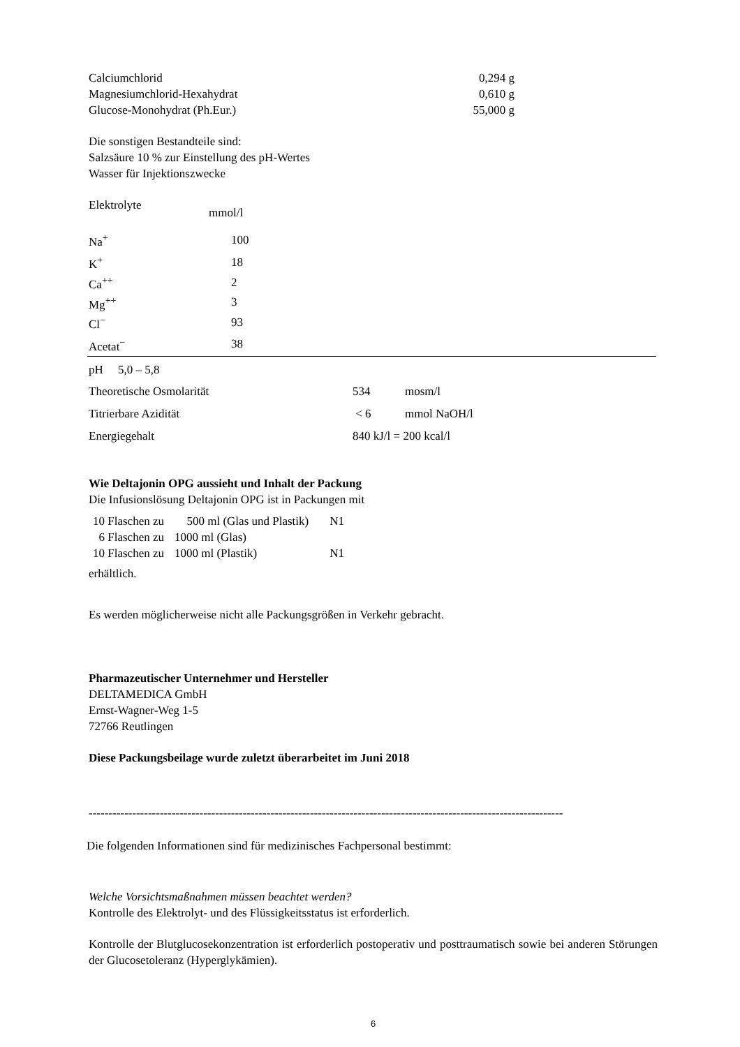| Calciumchlorid | 0,294 g |
| Magnesiumchlorid-Hexahydrat | 0,610 g |
| Glucose-Monohydrat (Ph.Eur.) | 55,000 g |
Die sonstigen Bestandteile sind:
Salzsäure 10 % zur Einstellung des pH-Wertes
Wasser für Injektionszwecke
| Elektrolyte | mmol/l |
| Na<sup>+</sup> | 100 |
| K<sup>+</sup> | 18 |
| Ca<sup>++</sup> | 2 |
| Mg<sup>++</sup> | 3 |
| Cl<sup>−</sup> | 93 |
| Acetat<sup>−</sup> | 38 |
| pH 5,0 – 5,8 | | |
| Theoretische Osmolarität | 534 | mosm/l |
| Titrierbare Azidität | < 6 | mmol NaOH/l |
| Energiegehalt | 840 kJ/l = 200 kcal/l | |
Wie Deltajonin OPG aussieht und Inhalt der Packung
Die Infusionslösung Deltajonin OPG ist in Packungen mit
| 10 Flaschen zu | 500 ml (Glas und Plastik) | N1 |
| 6 Flaschen zu | 1000 ml (Glas) | |
| 10 Flaschen zu | 1000 ml (Plastik) | N1 |
erhältlich.
Es werden möglicherweise nicht alle Packungsgrößen in Verkehr gebracht.
Pharmazeutischer Unternehmer und Hersteller
DELTAMEDICA GmbH
Ernst-Wagner-Weg 1-5
72766 Reutlingen
Diese Packungsbeilage wurde zuletzt überarbeitet im Juni 2018
------------------------------------------------------------------------------------------------------------------------
Die folgenden Informationen sind für medizinisches Fachpersonal bestimmt:
Welche Vorsichtsmaßnahmen müssen beachtet werden?
Kontrolle des Elektrolyt- und des Flüssigkeitsstatus ist erforderlich.
Kontrolle der Blutglucosekonzentration ist erforderlich postoperativ und posttraumatisch sowie bei anderen Störungen der Glucosetoleranz (Hyperglykämien).
6